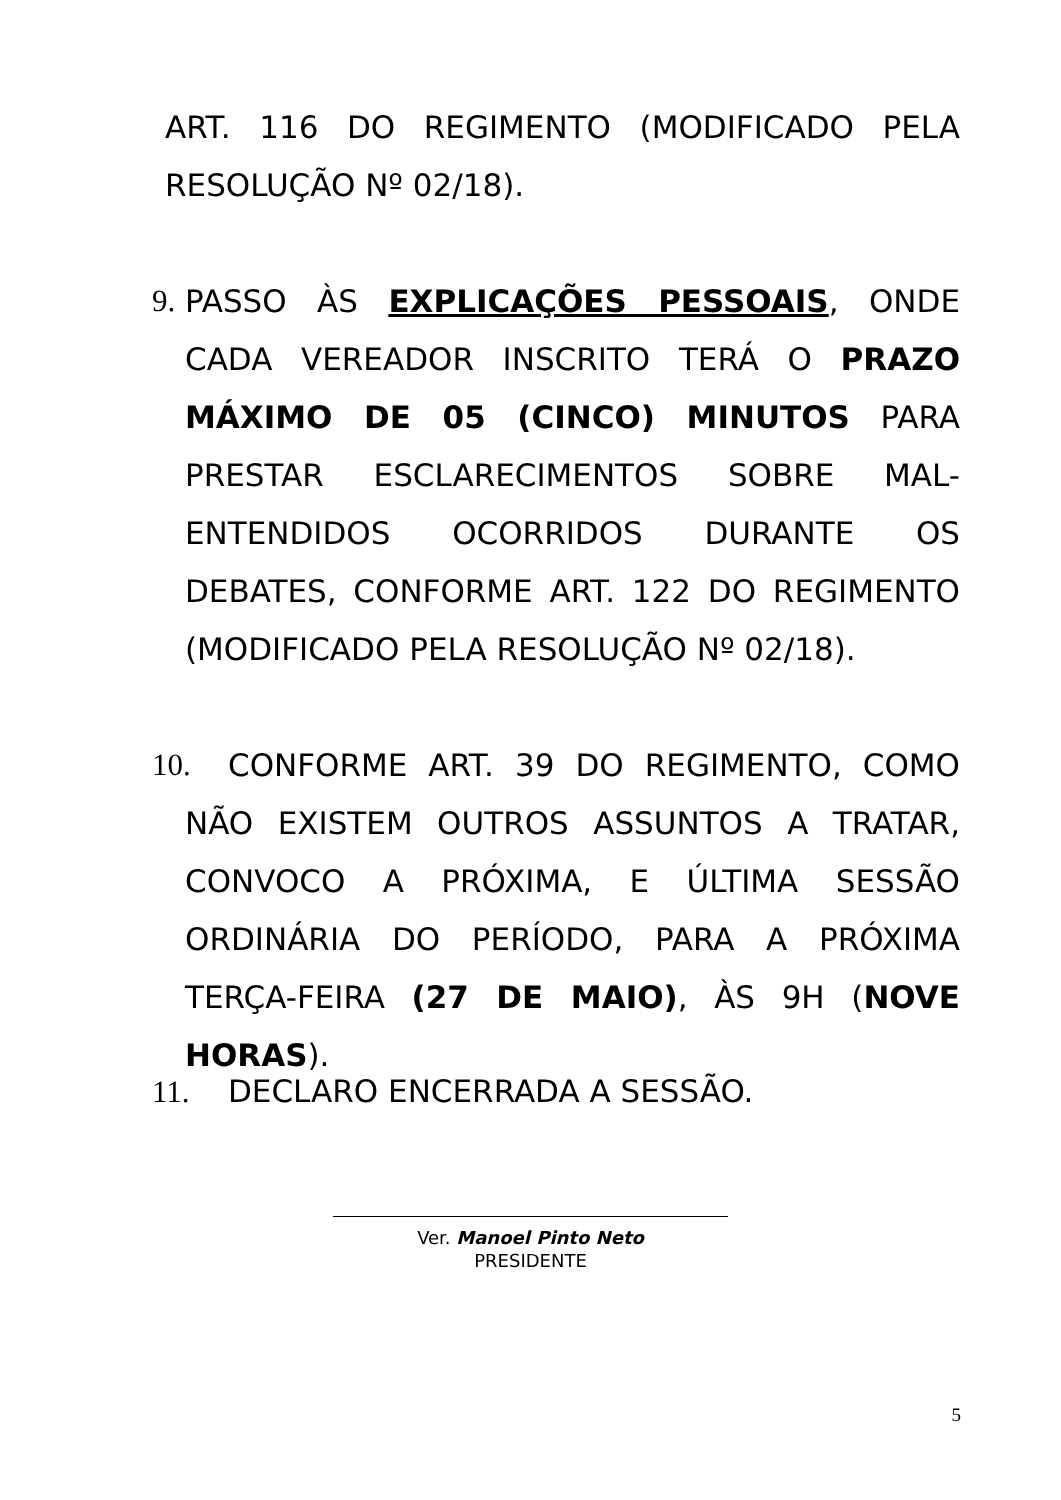ART. 116 DO REGIMENTO (MODIFICADO PELA RESOLUÇÃO Nº 02/18).
9. PASSO ÀS EXPLICAÇÕES PESSOAIS, ONDE CADA VEREADOR INSCRITO TERÁ O PRAZO MÁXIMO DE 05 (CINCO) MINUTOS PARA PRESTAR ESCLARECIMENTOS SOBRE MAL-ENTENDIDOS OCORRIDOS DURANTE OS DEBATES, CONFORME ART. 122 DO REGIMENTO (MODIFICADO PELA RESOLUÇÃO Nº 02/18).
10. CONFORME ART. 39 DO REGIMENTO, COMO NÃO EXISTEM OUTROS ASSUNTOS A TRATAR, CONVOCO A PRÓXIMA, E ÚLTIMA SESSÃO ORDINÁRIA DO PERÍODO, PARA A PRÓXIMA TERÇA-FEIRA (27 DE MAIO), ÀS 9H (NOVE HORAS).
11. DECLARO ENCERRADA A SESSÃO.
Ver. Manoel Pinto Neto
PRESIDENTE
5